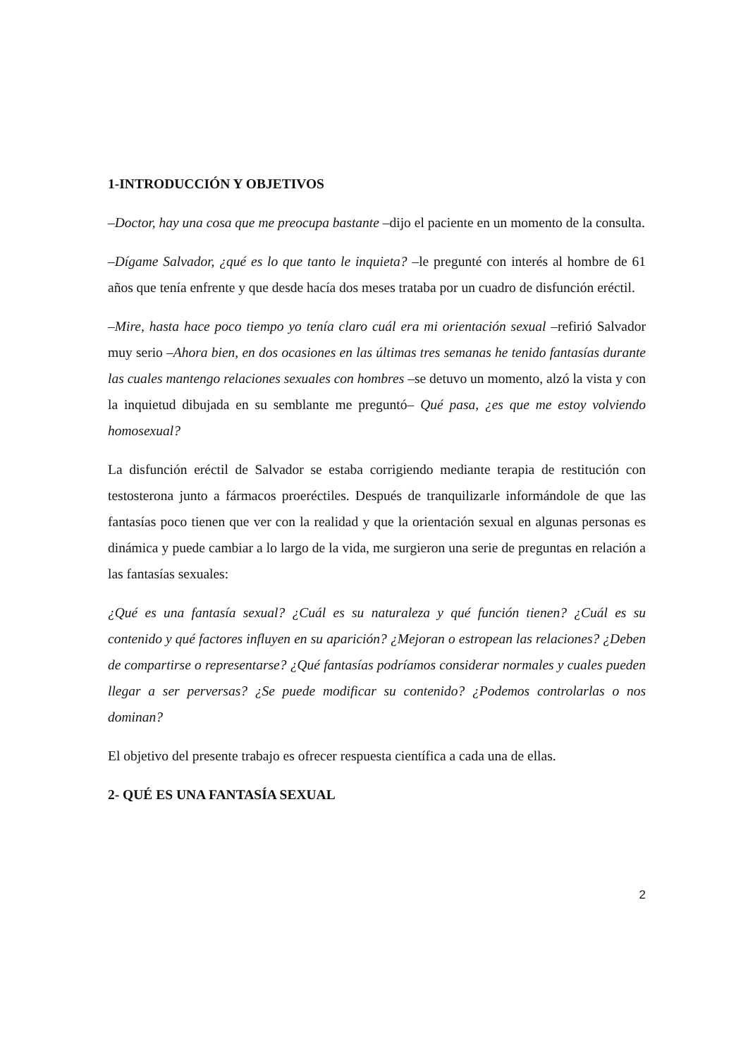1-INTRODUCCIÓN Y OBJETIVOS
–Doctor, hay una cosa que me preocupa bastante –dijo el paciente en un momento de la consulta.
–Dígame Salvador, ¿qué es lo que tanto le inquieta? –le pregunté con interés al hombre de 61 años que tenía enfrente y que desde hacía dos meses trataba por un cuadro de disfunción eréctil.
–Mire, hasta hace poco tiempo yo tenía claro cuál era mi orientación sexual –refirió Salvador muy serio –Ahora bien, en dos ocasiones en las últimas tres semanas he tenido fantasías durante las cuales mantengo relaciones sexuales con hombres –se detuvo un momento, alzó la vista y con la inquietud dibujada en su semblante me preguntó– Qué pasa, ¿es que me estoy volviendo homosexual?
La disfunción eréctil de Salvador se estaba corrigiendo mediante terapia de restitución con testosterona junto a fármacos proeréctiles. Después de tranquilizarle informándole de que las fantasías poco tienen que ver con la realidad y que la orientación sexual en algunas personas es dinámica y puede cambiar a lo largo de la vida, me surgieron una serie de preguntas en relación a las fantasías sexuales:
¿Qué es una fantasía sexual? ¿Cuál es su naturaleza y qué función tienen? ¿Cuál es su contenido y qué factores influyen en su aparición? ¿Mejoran o estropean las relaciones? ¿Deben de compartirse o representarse? ¿Qué fantasías podríamos considerar normales y cuales pueden llegar a ser perversas? ¿Se puede modificar su contenido? ¿Podemos controlarlas o nos dominan?
El objetivo del presente trabajo es ofrecer respuesta científica a cada una de ellas.
2- QUÉ ES UNA FANTASÍA SEXUAL
2